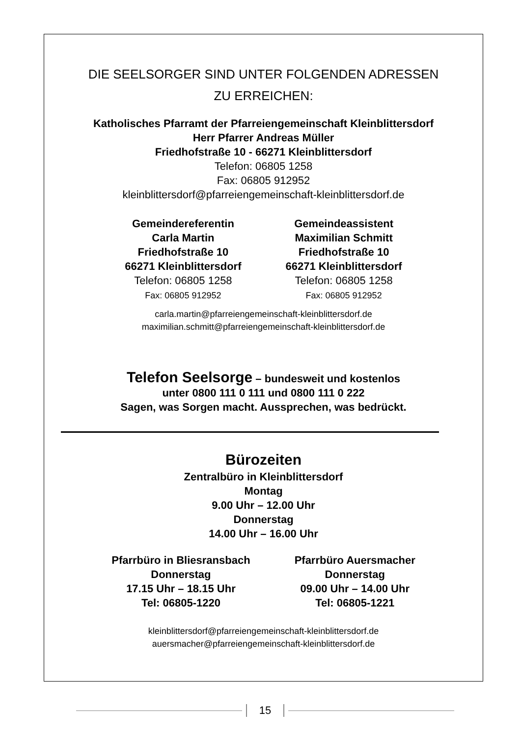DIE SEELSORGER SIND UNTER FOLGENDEN ADRESSEN
ZU ERREICHEN:
Katholisches Pfarramt der Pfarreiengemeinschaft Kleinblittersdorf
Herr Pfarrer Andreas Müller
Friedhofstraße 10 - 66271 Kleinblittersdorf
Telefon: 06805 1258
Fax: 06805 912952
kleinblittersdorf@pfarreiengemeinschaft-kleinblittersdorf.de
Gemeindereferentin
Carla Martin
Friedhofstraße 10
66271 Kleinblittersdorf
Telefon: 06805 1258
Fax: 06805 912952
Gemeindeassistent
Maximilian Schmitt
Friedhofstraße 10
66271 Kleinblittersdorf
Telefon: 06805 1258
Fax: 06805 912952
carla.martin@pfarreiengemeinschaft-kleinblittersdorf.de
maximilian.schmitt@pfarreiengemeinschaft-kleinblittersdorf.de
Telefon Seelsorge – bundesweit und kostenlos
unter 0800 111 0 111 und 0800 111 0 222
Sagen, was Sorgen macht. Aussprechen, was bedrückt.
Bürozeiten
Zentralbüro in Kleinblittersdorf
Montag
9.00 Uhr – 12.00 Uhr
Donnerstag
14.00 Uhr – 16.00 Uhr
Pfarrbüro in Bliesransbach
Donnerstag
17.15 Uhr – 18.15 Uhr
Tel: 06805-1220
Pfarrbüro Auersmacher
Donnerstag
09.00 Uhr – 14.00 Uhr
Tel: 06805-1221
kleinblittersdorf@pfarreiengemeinschaft-kleinblittersdorf.de
auersmacher@pfarreiengemeinschaft-kleinblittersdorf.de
15